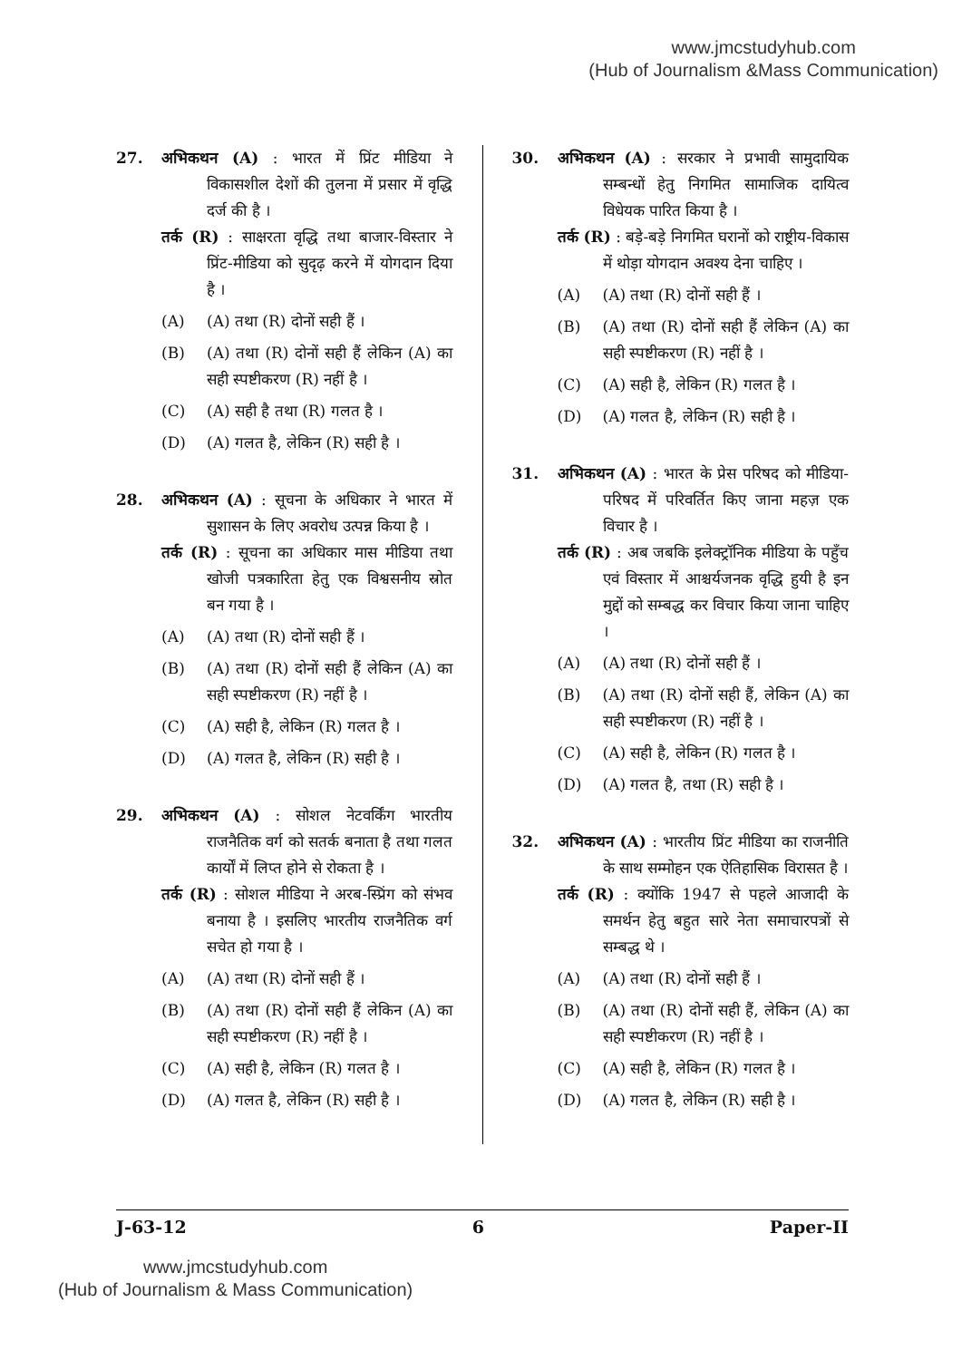www.jmcstudyhub.com
(Hub of Journalism &Mass Communication)
27. अभिकथन (A) : भारत में प्रिंट मीडिया ने विकासशील देशों की तुलना में प्रसार में वृद्धि दर्ज की है ।
तर्क (R) : साक्षरता वृद्धि तथा बाजार-विस्तार ने प्रिंट-मीडिया को सुदृढ़ करने में योगदान दिया है ।
(A) (A) तथा (R) दोनों सही हैं ।
(B) (A) तथा (R) दोनों सही हैं लेकिन (A) का सही स्पष्टीकरण (R) नहीं है ।
(C) (A) सही है तथा (R) गलत है ।
(D) (A) गलत है, लेकिन (R) सही है ।
28. अभिकथन (A) : सूचना के अधिकार ने भारत में सुशासन के लिए अवरोध उत्पन्न किया है ।
तर्क (R) : सूचना का अधिकार मास मीडिया तथा खोजी पत्रकारिता हेतु एक विश्वसनीय स्रोत बन गया है ।
(A) (A) तथा (R) दोनों सही हैं ।
(B) (A) तथा (R) दोनों सही हैं लेकिन (A) का सही स्पष्टीकरण (R) नहीं है ।
(C) (A) सही है, लेकिन (R) गलत है ।
(D) (A) गलत है, लेकिन (R) सही है ।
29. अभिकथन (A) : सोशल नेटवर्किंग भारतीय राजनैतिक वर्ग को सतर्क बनाता है तथा गलत कार्यों में लिप्त होने से रोकता है ।
तर्क (R) : सोशल मीडिया ने अरब-स्प्रिंग को संभव बनाया है । इसलिए भारतीय राजनैतिक वर्ग सचेत हो गया है ।
(A) (A) तथा (R) दोनों सही हैं ।
(B) (A) तथा (R) दोनों सही हैं लेकिन (A) का सही स्पष्टीकरण (R) नहीं है ।
(C) (A) सही है, लेकिन (R) गलत है ।
(D) (A) गलत है, लेकिन (R) सही है ।
30. अभिकथन (A) : सरकार ने प्रभावी सामुदायिक सम्बन्धों हेतु निगमित सामाजिक दायित्व विधेयक पारित किया है ।
तर्क (R) : बड़े-बड़े निगमित घरानों को राष्ट्रीय-विकास में थोड़ा योगदान अवश्य देना चाहिए ।
(A) (A) तथा (R) दोनों सही हैं ।
(B) (A) तथा (R) दोनों सही हैं लेकिन (A) का सही स्पष्टीकरण (R) नहीं है ।
(C) (A) सही है, लेकिन (R) गलत है ।
(D) (A) गलत है, लेकिन (R) सही है ।
31. अभिकथन (A) : भारत के प्रेस परिषद को मीडिया-परिषद में परिवर्तित किए जाना महज़ एक विचार है ।
तर्क (R) : अब जबकि इलेक्ट्रॉनिक मीडिया के पहुँच एवं विस्तार में आश्चर्यजनक वृद्धि हुयी है इन मुद्दों को सम्बद्ध कर विचार किया जाना चाहिए ।
(A) (A) तथा (R) दोनों सही हैं ।
(B) (A) तथा (R) दोनों सही हैं, लेकिन (A) का सही स्पष्टीकरण (R) नहीं है ।
(C) (A) सही है, लेकिन (R) गलत है ।
(D) (A) गलत है, तथा (R) सही है ।
32. अभिकथन (A) : भारतीय प्रिंट मीडिया का राजनीति के साथ सम्मोहन एक ऐतिहासिक विरासत है ।
तर्क (R) : क्योंकि 1947 से पहले आजादी के समर्थन हेतु बहुत सारे नेता समाचारपत्रों से सम्बद्ध थे ।
(A) (A) तथा (R) दोनों सही हैं ।
(B) (A) तथा (R) दोनों सही हैं, लेकिन (A) का सही स्पष्टीकरण (R) नहीं है ।
(C) (A) सही है, लेकिन (R) गलत है ।
(D) (A) गलत है, लेकिन (R) सही है ।
J-63-12 6 Paper-II
www.jmcstudyhub.com
(Hub of Journalism & Mass Communication)